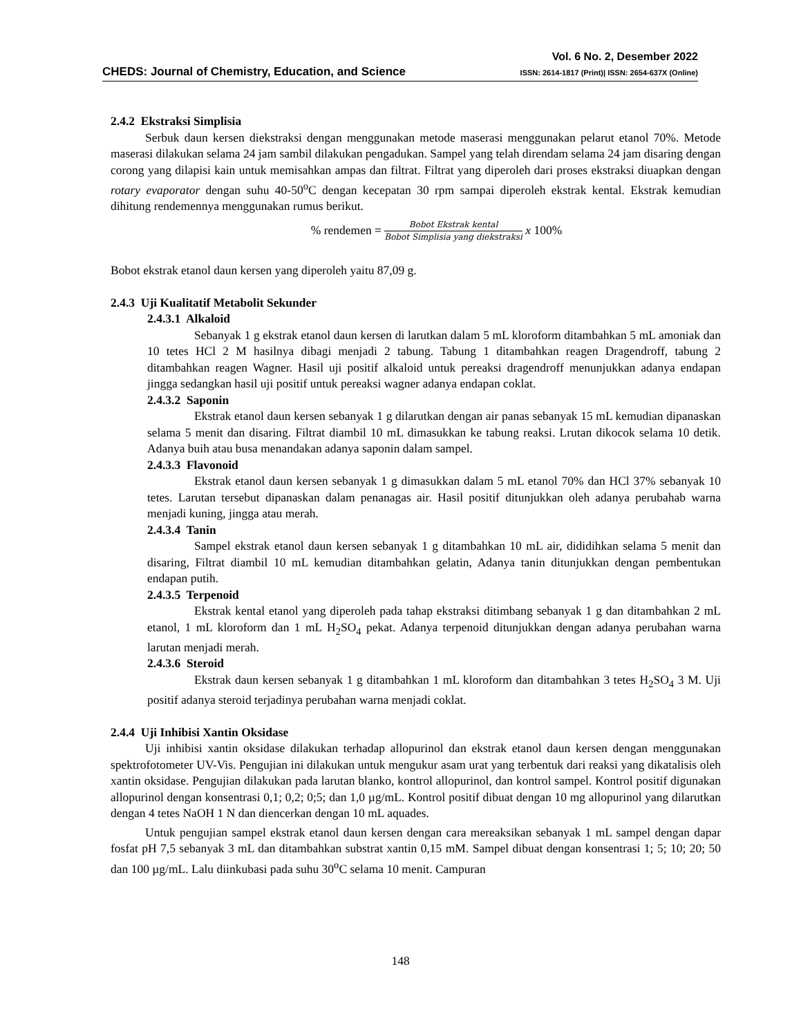CHEDS: Journal of Chemistry, Education, and Science
Vol. 6 No. 2, Desember 2022
ISSN: 2614-1817 (Print)| ISSN: 2654-637X (Online)
2.4.2 Ekstraksi Simplisia
Serbuk daun kersen diekstraksi dengan menggunakan metode maserasi menggunakan pelarut etanol 70%. Metode maserasi dilakukan selama 24 jam sambil dilakukan pengadukan. Sampel yang telah direndam selama 24 jam disaring dengan corong yang dilapisi kain untuk memisahkan ampas dan filtrat. Filtrat yang diperoleh dari proses ekstraksi diuapkan dengan rotary evaporator dengan suhu 40-50<sup>o</sup>C dengan kecepatan 30 rpm sampai diperoleh ekstrak kental. Ekstrak kemudian dihitung rendemennya menggunakan rumus berikut.
% rendemen =
Bobot Ekstrak kental
Bobot Simplisia yang diekstraksi
x 100%
Bobot ekstrak etanol daun kersen yang diperoleh yaitu 87,09 g.
2.4.3 Uji Kualitatif Metabolit Sekunder
2.4.3.1 Alkaloid
Sebanyak 1 g ekstrak etanol daun kersen di larutkan dalam 5 mL kloroform ditambahkan 5 mL amoniak dan 10 tetes HCl 2 M hasilnya dibagi menjadi 2 tabung. Tabung 1 ditambahkan reagen Dragendroff, tabung 2 ditambahkan reagen Wagner. Hasil uji positif alkaloid untuk pereaksi dragendroff menunjukkan adanya endapan jingga sedangkan hasil uji positif untuk pereaksi wagner adanya endapan coklat.
2.4.3.2 Saponin
Ekstrak etanol daun kersen sebanyak 1 g dilarutkan dengan air panas sebanyak 15 mL kemudian dipanaskan selama 5 menit dan disaring. Filtrat diambil 10 mL dimasukkan ke tabung reaksi. Lrutan dikocok selama 10 detik. Adanya buih atau busa menandakan adanya saponin dalam sampel.
2.4.3.3 Flavonoid
Ekstrak etanol daun kersen sebanyak 1 g dimasukkan dalam 5 mL etanol 70% dan HCl 37% sebanyak 10 tetes. Larutan tersebut dipanaskan dalam penanagas air. Hasil positif ditunjukkan oleh adanya perubahab warna menjadi kuning, jingga atau merah.
2.4.3.4 Tanin
Sampel ekstrak etanol daun kersen sebanyak 1 g ditambahkan 10 mL air, dididihkan selama 5 menit dan disaring, Filtrat diambil 10 mL kemudian ditambahkan gelatin, Adanya tanin ditunjukkan dengan pembentukan endapan putih.
2.4.3.5 Terpenoid
Ekstrak kental etanol yang diperoleh pada tahap ekstraksi ditimbang sebanyak 1 g dan ditambahkan 2 mL etanol, 1 mL kloroform dan 1 mL H<sub>2</sub>SO<sub>4</sub> pekat. Adanya terpenoid ditunjukkan dengan adanya perubahan warna larutan menjadi merah.
2.4.3.6 Steroid
Ekstrak daun kersen sebanyak 1 g ditambahkan 1 mL kloroform dan ditambahkan 3 tetes H<sub>2</sub>SO<sub>4</sub> 3 M. Uji positif adanya steroid terjadinya perubahan warna menjadi coklat.
2.4.4 Uji Inhibisi Xantin Oksidase
Uji inhibisi xantin oksidase dilakukan terhadap allopurinol dan ekstrak etanol daun kersen dengan menggunakan spektrofotometer UV-Vis. Pengujian ini dilakukan untuk mengukur asam urat yang terbentuk dari reaksi yang dikatalisis oleh xantin oksidase. Pengujian dilakukan pada larutan blanko, kontrol allopurinol, dan kontrol sampel. Kontrol positif digunakan allopurinol dengan konsentrasi 0,1; 0,2; 0;5; dan 1,0 µg/mL. Kontrol positif dibuat dengan 10 mg allopurinol yang dilarutkan dengan 4 tetes NaOH 1 N dan diencerkan dengan 10 mL aquades.
Untuk pengujian sampel ekstrak etanol daun kersen dengan cara mereaksikan sebanyak 1 mL sampel dengan dapar fosfat pH 7,5 sebanyak 3 mL dan ditambahkan substrat xantin 0,15 mM. Sampel dibuat dengan konsentrasi 1; 5; 10; 20; 50 dan 100 µg/mL. Lalu diinkubasi pada suhu 30<sup>o</sup>C selama 10 menit. Campuran
148